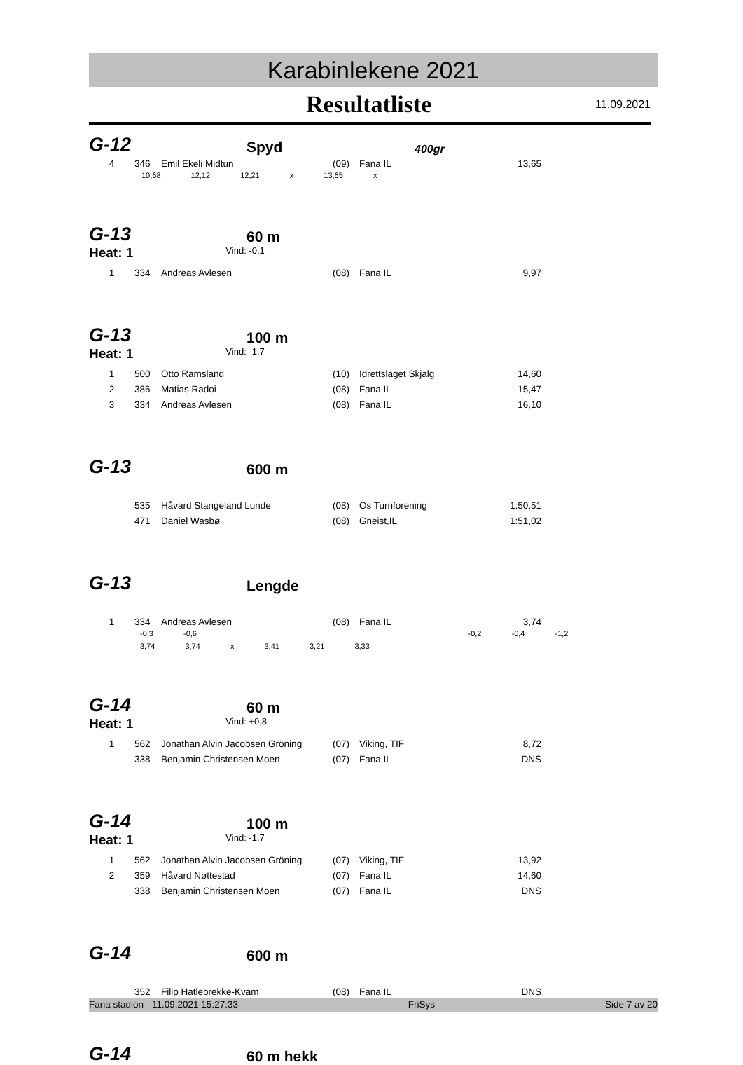Karabinlekene 2021
Resultatliste
11.09.2021
G-12
Spyd
400gr
| 4 | 346 | Emil Ekeli Midtun | (09) | Fana IL | 13,65 |
10,68 12,12 12,21 x 13,65 x
G-13
60 m
Heat: 1 Vind: -0,1
| 1 | 334 | Andreas Avlesen | (08) | Fana IL | 9,97 |
G-13
100 m
Heat: 1 Vind: -1,7
| 1 | 500 | Otto Ramsland | (10) | Idrettslaget Skjalg | 14,60 |
| 2 | 386 | Matias Radoi | (08) | Fana IL | 15,47 |
| 3 | 334 | Andreas Avlesen | (08) | Fana IL | 16,10 |
G-13
600 m
| | 535 | Håvard Stangeland Lunde | (08) | Os Turnforening | 1:50,51 |
| | 471 | Daniel Wasbø | (08) | Gneist,IL | 1:51,02 |
G-13
Lengde
| 1 | 334 | Andreas Avlesen | (08) | Fana IL | 3,74 |
-0,3 -0,6 -0,2 -0,4 -1,2
3,74 3,74 x 3,41 3,21 3,33
G-14
60 m
Heat: 1 Vind: +0,8
| 1 | 562 | Jonathan Alvin Jacobsen Gröning | (07) | Viking, TIF | 8,72 |
| | 338 | Benjamin Christensen Moen | (07) | Fana IL | DNS |
G-14
100 m
Heat: 1 Vind: -1,7
| 1 | 562 | Jonathan Alvin Jacobsen Gröning | (07) | Viking, TIF | 13,92 |
| 2 | 359 | Håvard Nøttestad | (07) | Fana IL | 14,60 |
| | 338 | Benjamin Christensen Moen | (07) | Fana IL | DNS |
G-14
600 m
| | 352 | Filip Hatlebrekke-Kvam | (08) | Fana IL | DNS |
G-14
60 m hekk
Fana stadion - 11.09.2021 15:27:33 FriSys Side 7 av 20